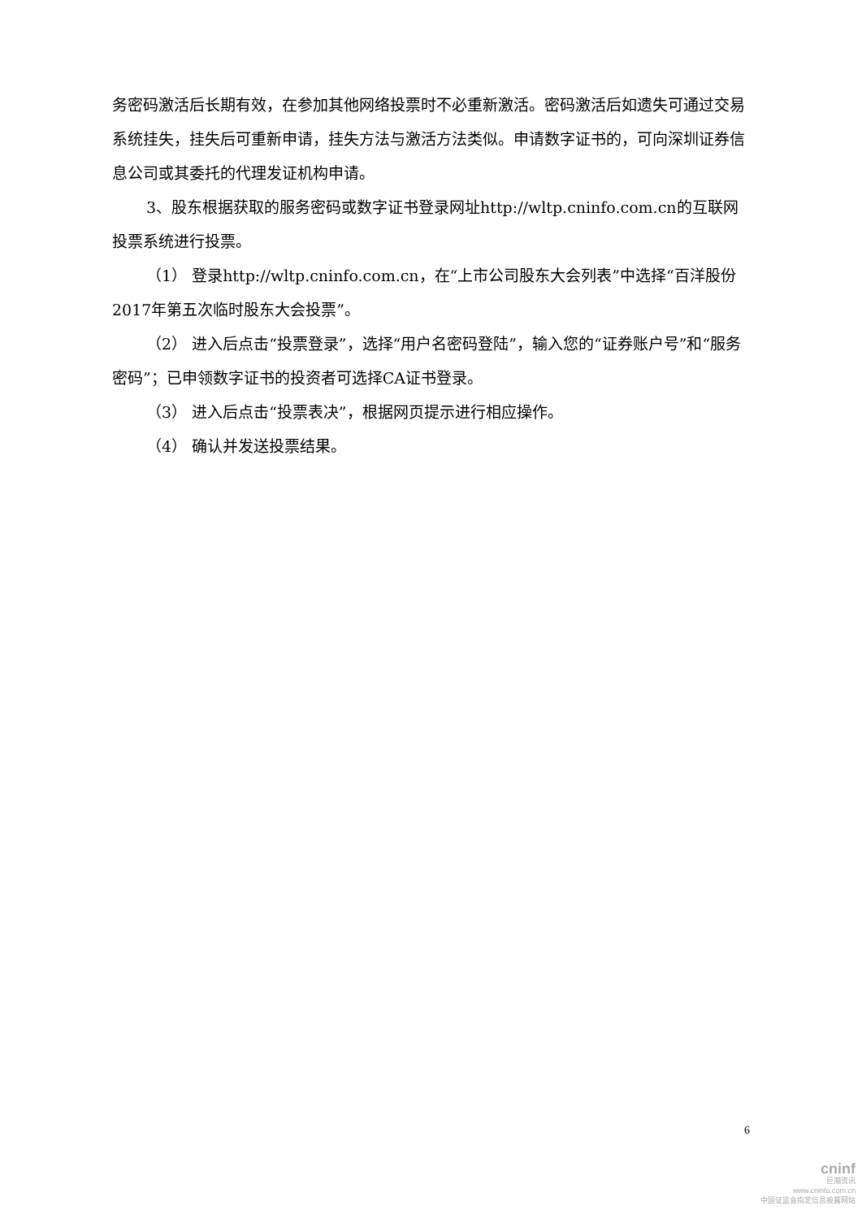务密码激活后长期有效，在参加其他网络投票时不必重新激活。密码激活后如遗失可通过交易系统挂失，挂失后可重新申请，挂失方法与激活方法类似。申请数字证书的，可向深圳证券信息公司或其委托的代理发证机构申请。
3、股东根据获取的服务密码或数字证书登录网址http://wltp.cninfo.com.cn的互联网投票系统进行投票。
（1） 登录http://wltp.cninfo.com.cn，在“上市公司股东大会列表”中选择“百洋股份2017年第五次临时股东大会投票”。
（2） 进入后点击“投票登录”，选择“用户名密码登陆”，输入您的“证券账户号”和“服务密码”；已申领数字证书的投资者可选择CA证书登录。
（3） 进入后点击“投票表决”，根据网页提示进行相应操作。
（4） 确认并发送投票结果。
6
cninf
巨潮资讯
www.cninfo.com.cn
中国证监会指定信息披露网站